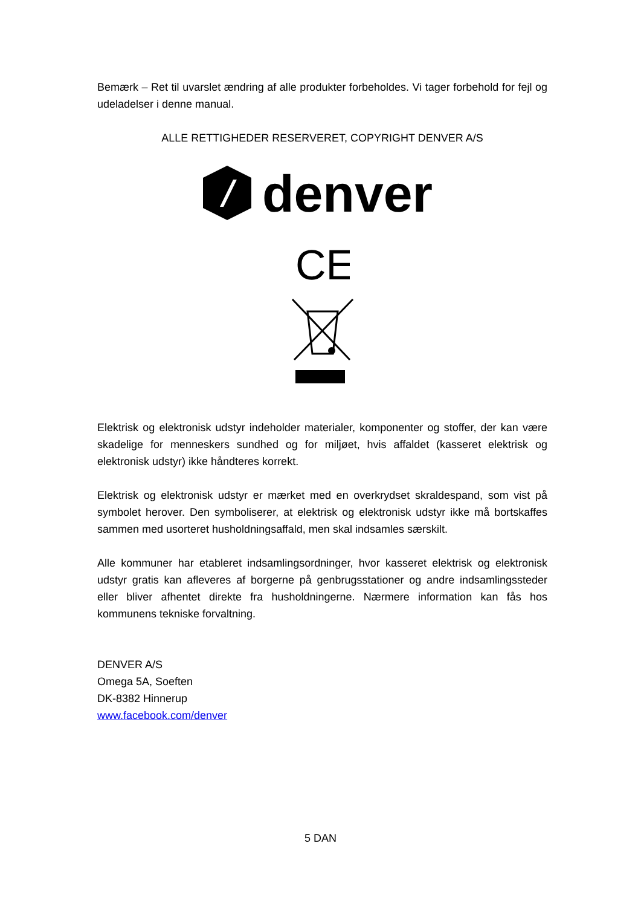Bemærk – Ret til uvarslet ændring af alle produkter forbeholdes. Vi tager forbehold for fejl og udeladelser i denne manual.
ALLE RETTIGHEDER RESERVERET, COPYRIGHT DENVER A/S
denver
CE
Elektrisk og elektronisk udstyr indeholder materialer, komponenter og stoffer, der kan være skadelige for menneskers sundhed og for miljøet, hvis affaldet (kasseret elektrisk og elektronisk udstyr) ikke håndteres korrekt.
Elektrisk og elektronisk udstyr er mærket med en overkrydset skraldespand, som vist på symbolet herover. Den symboliserer, at elektrisk og elektronisk udstyr ikke må bortskaffes sammen med usorteret husholdningsaffald, men skal indsamles særskilt.
Alle kommuner har etableret indsamlingsordninger, hvor kasseret elektrisk og elektronisk udstyr gratis kan afleveres af borgerne på genbrugsstationer og andre indsamlingssteder eller bliver afhentet direkte fra husholdningerne. Nærmere information kan fås hos kommunens tekniske forvaltning.
DENVER A/S
Omega 5A, Soeften
DK-8382 Hinnerup
www.facebook.com/denver
5 DAN